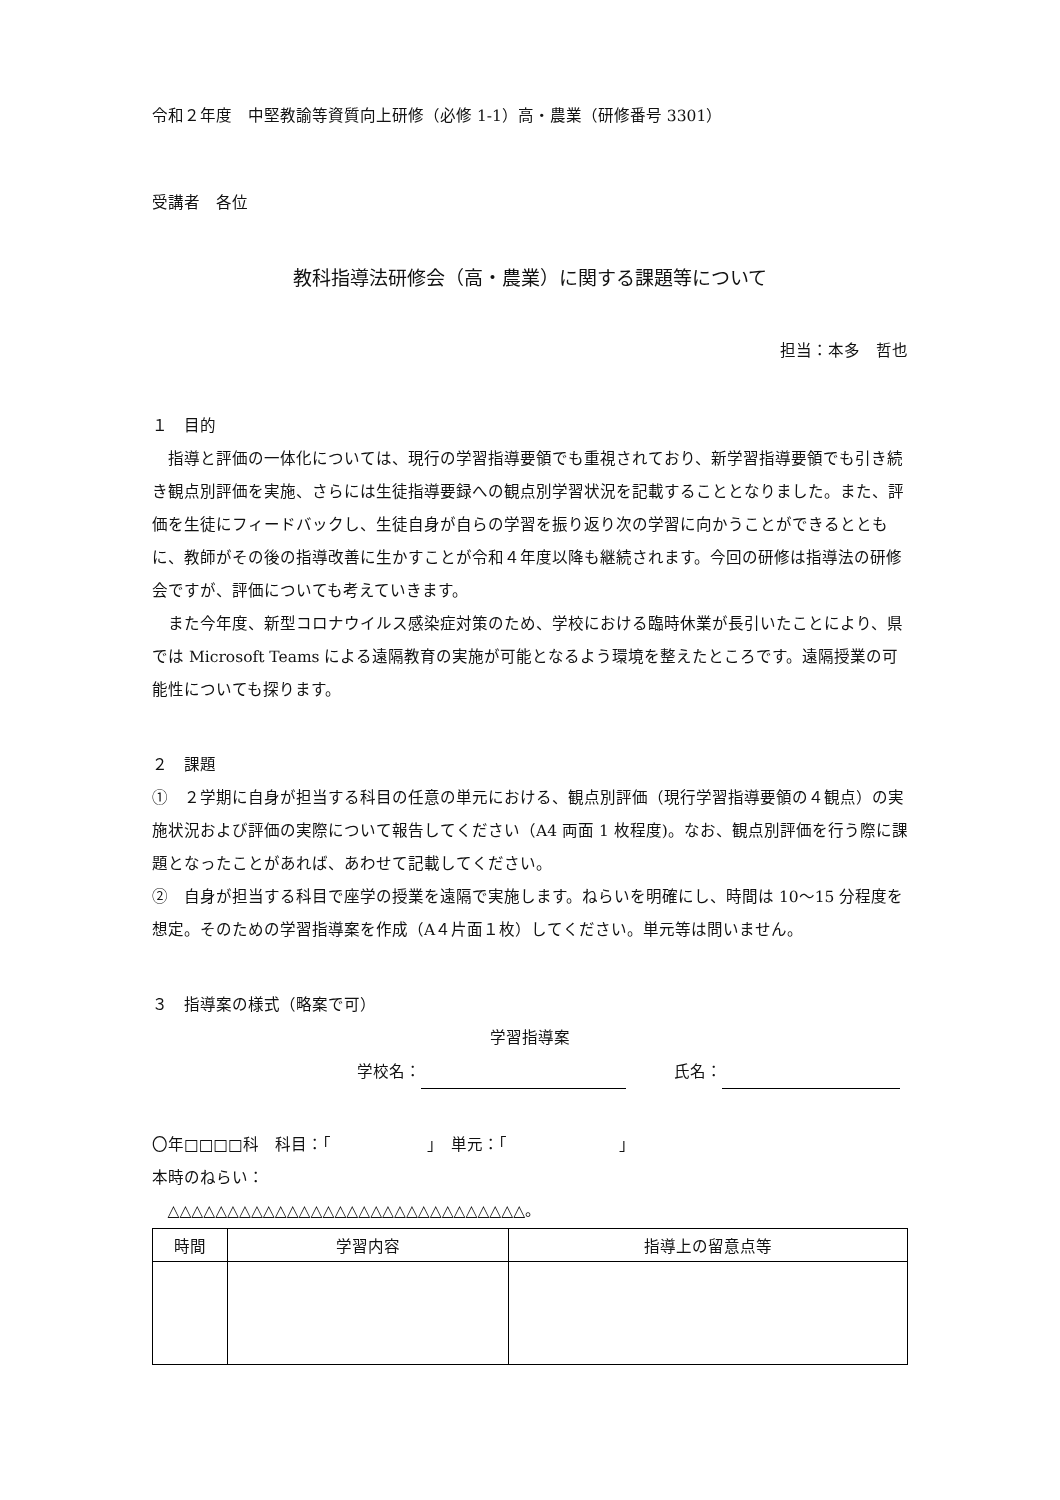令和２年度　中堅教諭等資質向上研修（必修 1-1）高・農業（研修番号 3301）
受講者　各位
教科指導法研修会（高・農業）に関する課題等について
担当：本多　哲也
１　目的
指導と評価の一体化については、現行の学習指導要領でも重視されており、新学習指導要領でも引き続き観点別評価を実施、さらには生徒指導要録への観点別学習状況を記載することとなりました。また、評価を生徒にフィードバックし、生徒自身が自らの学習を振り返り次の学習に向かうことができるとともに、教師がその後の指導改善に生かすことが令和４年度以降も継続されます。今回の研修は指導法の研修会ですが、評価についても考えていきます。
また今年度、新型コロナウイルス感染症対策のため、学校における臨時休業が長引いたことにより、県では Microsoft Teams による遠隔教育の実施が可能となるよう環境を整えたところです。遠隔授業の可能性についても探ります。
２　課題
①　２学期に自身が担当する科目の任意の単元における、観点別評価（現行学習指導要領の４観点）の実施状況および評価の実際について報告してください（A4 両面 1 枚程度)。なお、観点別評価を行う際に課題となったことがあれば、あわせて記載してください。
②　自身が担当する科目で座学の授業を遠隔で実施します。ねらいを明確にし、時間は 10〜15 分程度を想定。そのための学習指導案を作成（A４片面１枚）してください。単元等は問いません。
３　指導案の様式（略案で可）
学習指導案
学校名： 　　　氏名：
〇年□□□□科　科目：「　　　　　　」　単元：「　　　　　　　」
本時のねらい：
△△△△△△△△△△△△△△△△△△△△△△△△△△△△△△。
| 時間 | 学習内容 | 指導上の留意点等 |
| --- | --- | --- |